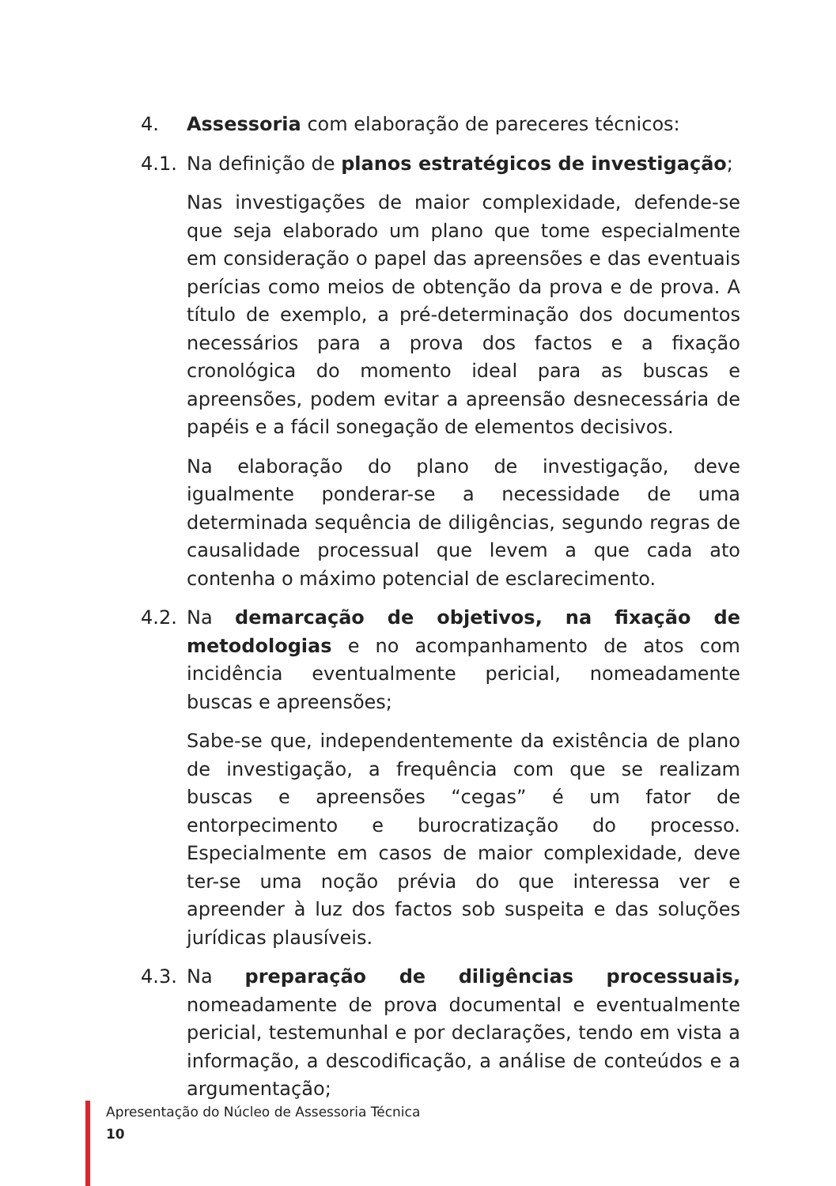4. Assessoria com elaboração de pareceres técnicos:
4.1. Na definição de planos estratégicos de investigação;
Nas investigações de maior complexidade, defende-se que seja elaborado um plano que tome especialmente em consideração o papel das apreensões e das eventuais perícias como meios de obtenção da prova e de prova. A título de exemplo, a pré-determinação dos documentos necessários para a prova dos factos e a fixação cronológica do momento ideal para as buscas e apreensões, podem evitar a apreensão desnecessária de papéis e a fácil sonegação de elementos decisivos.
Na elaboração do plano de investigação, deve igualmente ponderar-se a necessidade de uma determinada sequência de diligências, segundo regras de causalidade processual que levem a que cada ato contenha o máximo potencial de esclarecimento.
4.2. Na demarcação de objetivos, na fixação de metodologias e no acompanhamento de atos com incidência eventualmente pericial, nomeadamente buscas e apreensões;
Sabe-se que, independentemente da existência de plano de investigação, a frequência com que se realizam buscas e apreensões “cegas” é um fator de entorpecimento e burocratização do processo. Especialmente em casos de maior complexidade, deve ter-se uma noção prévia do que interessa ver e apreender à luz dos factos sob suspeita e das soluções jurídicas plausíveis.
4.3. Na preparação de diligências processuais, nomeadamente de prova documental e eventualmente pericial, testemunhal e por declarações, tendo em vista a informação, a descodificação, a análise de conteúdos e a argumentação;
Apresentação do Núcleo de Assessoria Técnica
10